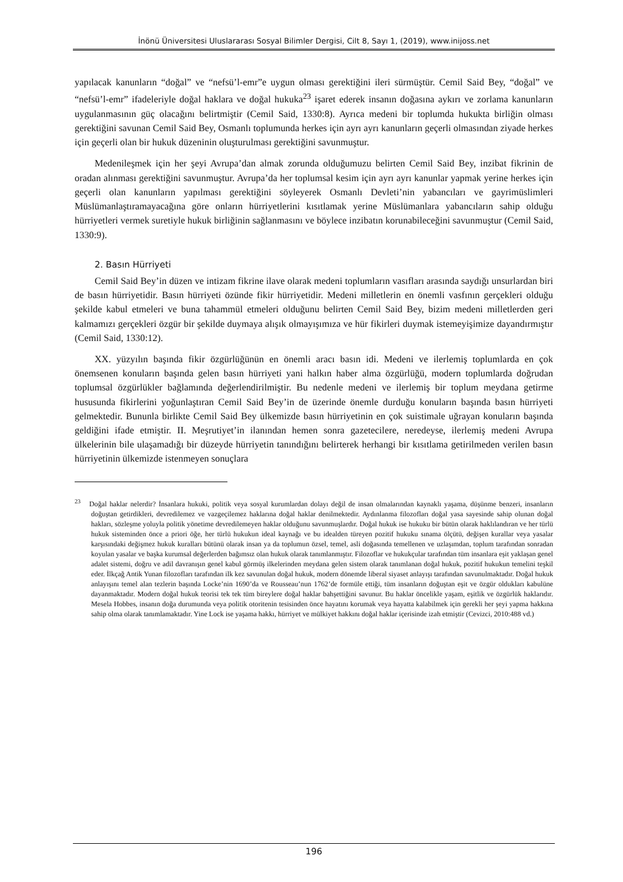İnönü Üniversitesi Uluslararası Sosyal Bilimler Dergisi, Cilt 8, Sayı 1, (2019), www.inijoss.net
yapılacak kanunların “doğal” ve “nefsü’l-emr”e uygun olması gerektiğini ileri sürmüştür. Cemil Said Bey, “doğal” ve “nefsü’l-emr” ifadeleriyle doğal haklara ve doğal hukuka<sup>23</sup> işaret ederek insanın doğasına aykırı ve zorlama kanunların uygulanmasının güç olacağını belirtmiştir (Cemil Said, 1330:8). Ayrıca medeni bir toplumda hukukta birliğin olması gerektiğini savunan Cemil Said Bey, Osmanlı toplumunda herkes için ayrı ayrı kanunların geçerli olmasından ziyade herkes için geçerli olan bir hukuk düzeninin oluşturulması gerektiğini savunmuştur.
Medenileşmek için her şeyi Avrupa’dan almak zorunda olduğumuzu belirten Cemil Said Bey, inzibat fikrinin de oradan alınması gerektiğini savunmuştur. Avrupa’da her toplumsal kesim için ayrı ayrı kanunlar yapmak yerine herkes için geçerli olan kanunların yapılması gerektiğini söyleyerek Osmanlı Devleti’nin yabancıları ve gayrimüslimleri Müslümanlaştıramayacağına göre onların hürriyetlerini kısıtlamak yerine Müslümanlara yabancıların sahip olduğu hürriyetleri vermek suretiyle hukuk birliğinin sağlanmasını ve böylece inzibatın korunabileceğini savunmuştur (Cemil Said, 1330:9).
2. Basın Hürriyeti
Cemil Said Bey’in düzen ve intizam fikrine ilave olarak medeni toplumların vasıfları arasında saydığı unsurlardan biri de basın hürriyetidir. Basın hürriyeti özünde fikir hürriyetidir. Medeni milletlerin en önemli vasfının gerçekleri olduğu şekilde kabul etmeleri ve buna tahammül etmeleri olduğunu belirten Cemil Said Bey, bizim medeni milletlerden geri kalmamızı gerçekleri özgür bir şekilde duymaya alışık olmayışımıza ve hür fikirleri duymak istemeyişimize dayandırmıştır (Cemil Said, 1330:12).
XX. yüzyılın başında fikir özgürlüğünün en önemli aracı basın idi. Medeni ve ilerlemiş toplumlarda en çok önemsenen konuların başında gelen basın hürriyeti yani halkın haber alma özgürlüğü, modern toplumlarda doğrudan toplumsal özgürlükler bağlamında değerlendirilmiştir. Bu nedenle medeni ve ilerlemiş bir toplum meydana getirme hususunda fikirlerini yoğunlaştıran Cemil Said Bey’in de üzerinde önemle durduğu konuların başında basın hürriyeti gelmektedir. Bununla birlikte Cemil Said Bey ülkemizde basın hürriyetinin en çok suistimale uğrayan konuların başında geldiğini ifade etmiştir. II. Meşrutiyet’in ilanından hemen sonra gazetecilere, neredeyse, ilerlemiş medeni Avrupa ülkelerinin bile ulaşamadığı bir düzeyde hürriyetin tanındığını belirterek herhangi bir kısıtlama getirilmeden verilen basın hürriyetinin ülkemizde istenmeyen sonuçlara
<sup>23</sup> Doğal haklar nelerdir? İnsanlara hukuki, politik veya sosyal kurumlardan dolayı değil de insan olmalarından kaynaklı yaşama, düşünme benzeri, insanların doğuştan getirdikleri, devredilemez ve vazgeçilemez haklarına doğal haklar denilmektedir. Aydınlanma filozofları doğal yasa sayesinde sahip olunan doğal hakları, sözleşme yoluyla politik yönetime devredilemeyen haklar olduğunu savunmuşlardır. Doğal hukuk ise hukuku bir bütün olarak haklılandıran ve her türlü hukuk sisteminden önce a priori öğe, her türlü hukukun ideal kaynağı ve bu idealden türeyen pozitif hukuku sınama ölçütü, değişen kurallar veya yasalar karşısındaki değişmez hukuk kuralları bütünü olarak insan ya da toplumun özsel, temel, asli doğasında temellenen ve uzlaşımdan, toplum tarafından sonradan koyulan yasalar ve başka kurumsal değerlerden bağımsız olan hukuk olarak tanımlanmıştır. Filozoflar ve hukukçular tarafından tüm insanlara eşit yaklaşan genel adalet sistemi, doğru ve adil davranışın genel kabul görmüş ilkelerinden meydana gelen sistem olarak tanımlanan doğal hukuk, pozitif hukukun temelini teşkil eder. İlkçağ Antik Yunan filozofları tarafından ilk kez savunulan doğal hukuk, modern dönemde liberal siyaset anlayışı tarafından savunulmaktadır. Doğal hukuk anlayışını temel alan tezlerin başında Locke’nin 1690’da ve Rousseau’nun 1762’de formüle ettiği, tüm insanların doğuştan eşit ve özgür oldukları kabulüne dayanmaktadır. Modern doğal hukuk teorisi tek tek tüm bireylere doğal haklar bahşettiğini savunur. Bu haklar öncelikle yaşam, eşitlik ve özgürlük haklarıdır. Mesela Hobbes, insanın doğa durumunda veya politik otoritenin tesisinden önce hayatını korumak veya hayatta kalabilmek için gerekli her şeyi yapma hakkına sahip olma olarak tanımlamaktadır. Yine Lock ise yaşama hakkı, hürriyet ve mülkiyet hakkını doğal haklar içerisinde izah etmiştir (Cevizci, 2010:488 vd.)
196